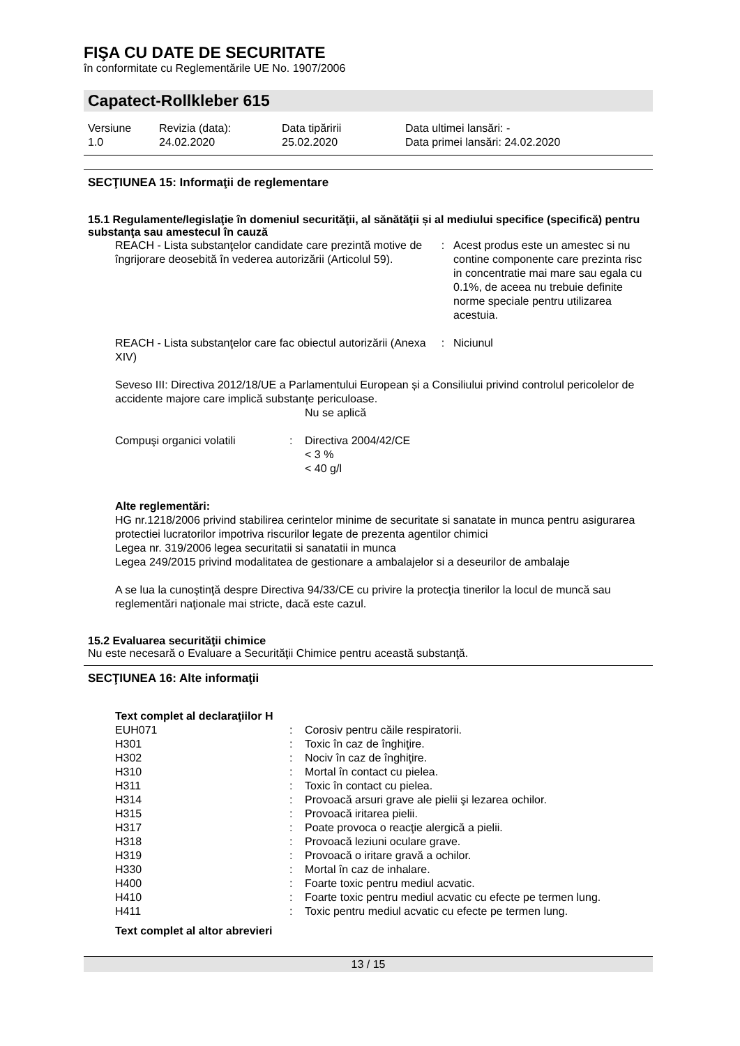FIŞA CU DATE DE SECURITATE
în conformitate cu Reglementările UE No. 1907/2006
Capatect-Rollkleber 615
| Versiune 1.0 | Revizia (data): 24.02.2020 | Data tipăririi 25.02.2020 | Data ultimei lansări: - Data primei lansări: 24.02.2020 |
SECŢIUNEA 15: Informaţii de reglementare
15.1 Regulamente/legislaţie în domeniul securităţii, al sănătăţii și al mediului specifice (specifică) pentru substanţa sau amestecul în cauză
| REACH - Lista substanţelor candidate care prezintă motive de îngrijorare deosebită în vederea autorizării (Articolul 59). | : | Acest produs este un amestec si nu contine componente care prezinta risc in concentratie mai mare sau egala cu 0.1%, de aceea nu trebuie definite norme speciale pentru utilizarea acestuia. |
| REACH - Lista substanţelor care fac obiectul autorizării (Anexa XIV) | : | Niciunul |
Seveso III: Directiva 2012/18/UE a Parlamentului European și a Consiliului privind controlul pericolelor de accidente majore care implică substanțe periculoase.
Nu se aplică
| Compuşi organici volatili | : | Directiva 2004/42/CE < 3 % < 40 g/l |
Alte reglementări:
HG nr.1218/2006 privind stabilirea cerintelor minime de securitate si sanatate in munca pentru asigurarea protectiei lucratorilor impotriva riscurilor legate de prezenta agentilor chimici
Legea nr. 319/2006 legea securitatii si sanatatii in munca
Legea 249/2015 privind modalitatea de gestionare a ambalajelor si a deseurilor de ambalaje
A se lua la cunoştinţă despre Directiva 94/33/CE cu privire la protecţia tinerilor la locul de muncă sau reglementări naţionale mai stricte, dacă este cazul.
15.2 Evaluarea securităţii chimice
Nu este necesară o Evaluare a Securităţii Chimice pentru această substanţă.
SECŢIUNEA 16: Alte informaţii
Text complet al declaraţiilor H
| EUH071 | : | Corosiv pentru căile respiratorii. |
| H301 | : | Toxic în caz de înghiţire. |
| H302 | : | Nociv în caz de înghiţire. |
| H310 | : | Mortal în contact cu pielea. |
| H311 | : | Toxic în contact cu pielea. |
| H314 | : | Provoacă arsuri grave ale pielii şi lezarea ochilor. |
| H315 | : | Provoacă iritarea pielii. |
| H317 | : | Poate provoca o reacţie alergică a pielii. |
| H318 | : | Provoacă leziuni oculare grave. |
| H319 | : | Provoacă o iritare gravă a ochilor. |
| H330 | : | Mortal în caz de inhalare. |
| H400 | : | Foarte toxic pentru mediul acvatic. |
| H410 | : | Foarte toxic pentru mediul acvatic cu efecte pe termen lung. |
| H411 | : | Toxic pentru mediul acvatic cu efecte pe termen lung. |
Text complet al altor abrevieri
13 / 15